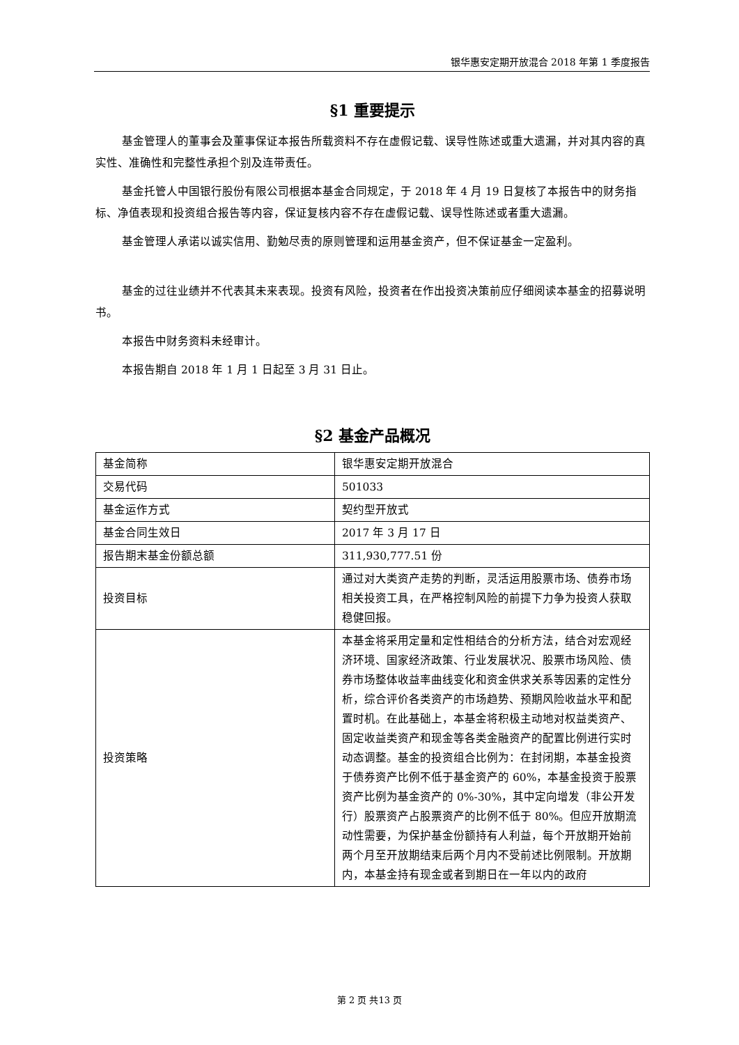银华惠安定期开放混合 2018 年第 1 季度报告
§1 重要提示
基金管理人的董事会及董事保证本报告所载资料不存在虚假记载、误导性陈述或重大遗漏，并对其内容的真实性、准确性和完整性承担个别及连带责任。
基金托管人中国银行股份有限公司根据本基金合同规定，于 2018 年 4 月 19 日复核了本报告中的财务指标、净值表现和投资组合报告等内容，保证复核内容不存在虚假记载、误导性陈述或者重大遗漏。
基金管理人承诺以诚实信用、勤勉尽责的原则管理和运用基金资产，但不保证基金一定盈利。
基金的过往业绩并不代表其未来表现。投资有风险，投资者在作出投资决策前应仔细阅读本基金的招募说明书。
本报告中财务资料未经审计。
本报告期自 2018 年 1 月 1 日起至 3 月 31 日止。
§2 基金产品概况
| 基金简称 | 银华惠安定期开放混合 |
| 交易代码 | 501033 |
| 基金运作方式 | 契约型开放式 |
| 基金合同生效日 | 2017 年 3 月 17 日 |
| 报告期末基金份额总额 | 311,930,777.51 份 |
| 投资目标 | 通过对大类资产走势的判断，灵活运用股票市场、债券市场相关投资工具，在严格控制风险的前提下力争为投资人获取稳健回报。 |
| 投资策略 | 本基金将采用定量和定性相结合的分析方法，结合对宏观经济环境、国家经济政策、行业发展状况、股票市场风险、债券市场整体收益率曲线变化和资金供求关系等因素的定性分析，综合评价各类资产的市场趋势、预期风险收益水平和配置时机。在此基础上，本基金将积极主动地对权益类资产、固定收益类资产和现金等各类金融资产的配置比例进行实时动态调整。基金的投资组合比例为：在封闭期，本基金投资于债券资产比例不低于基金资产的 60%，本基金投资于股票资产比例为基金资产的 0%-30%，其中定向增发（非公开发行）股票资产占股票资产的比例不低于 80%。但应开放期流动性需要，为保护基金份额持有人利益，每个开放期开始前两个月至开放期结束后两个月内不受前述比例限制。开放期内，本基金持有现金或者到期日在一年以内的政府 |
第 2 页 共13 页